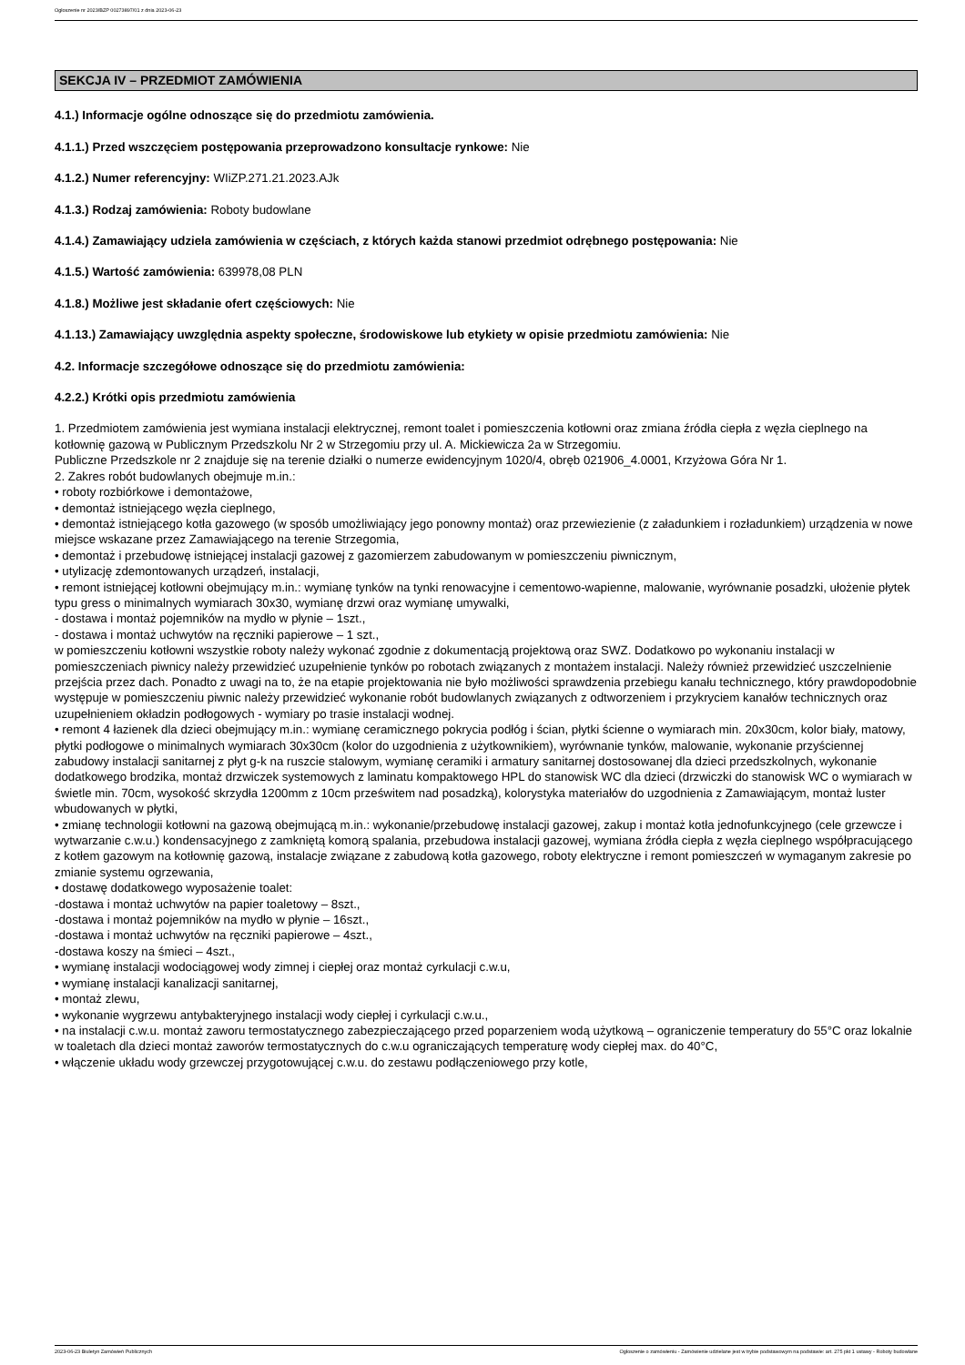Ogłoszenie nr 2023/BZP 00273897/01 z dnia 2023-06-23
SEKCJA IV – PRZEDMIOT ZAMÓWIENIA
4.1.) Informacje ogólne odnoszące się do przedmiotu zamówienia.
4.1.1.) Przed wszczęciem postępowania przeprowadzono konsultacje rynkowe: Nie
4.1.2.) Numer referencyjny: WIiZP.271.21.2023.AJk
4.1.3.) Rodzaj zamówienia: Roboty budowlane
4.1.4.) Zamawiający udziela zamówienia w częściach, z których każda stanowi przedmiot odrębnego postępowania: Nie
4.1.5.) Wartość zamówienia: 639978,08 PLN
4.1.8.) Możliwe jest składanie ofert częściowych: Nie
4.1.13.) Zamawiający uwzględnia aspekty społeczne, środowiskowe lub etykiety w opisie przedmiotu zamówienia: Nie
4.2. Informacje szczegółowe odnoszące się do przedmiotu zamówienia:
4.2.2.) Krótki opis przedmiotu zamówienia
1. Przedmiotem zamówienia jest wymiana instalacji elektrycznej, remont toalet i pomieszczenia kotłowni oraz zmiana źródła ciepła z węzła cieplnego na kotłownię gazową w Publicznym Przedszkolu Nr 2 w Strzegomiu przy ul. A. Mickiewicza 2a w Strzegomiu.
Publiczne Przedszkole nr 2 znajduje się na terenie działki o numerze ewidencyjnym 1020/4, obręb 021906_4.0001, Krzyżowa Góra Nr 1.
2. Zakres robót budowlanych obejmuje m.in.:
• roboty rozbiórkowe i demontażowe,
• demontaż istniejącego węzła cieplnego,
• demontaż istniejącego kotła gazowego (w sposób umożliwiający jego ponowny montaż) oraz przewiezienie (z załadunkiem i rozładunkiem) urządzenia w nowe miejsce wskazane przez Zamawiającego na terenie Strzegomia,
• demontaż i przebudowę istniejącej instalacji gazowej z gazomierzem zabudowanym w pomieszczeniu piwnicznym,
• utylizację zdemontowanych urządzeń, instalacji,
• remont istniejącej kotłowni obejmujący m.in.: wymianę tynków na tynki renowacyjne i cementowo-wapienne, malowanie, wyrównanie posadzki, ułożenie płytek typu gress o minimalnych wymiarach 30x30, wymianę drzwi oraz wymianę umywalki,
- dostawa i montaż pojemników na mydło w płynie – 1szt.,
- dostawa i montaż uchwytów na ręczniki papierowe – 1 szt.,
w pomieszczeniu kotłowni wszystkie roboty należy wykonać zgodnie z dokumentacją projektową oraz SWZ. Dodatkowo po wykonaniu instalacji w pomieszczeniach piwnicy należy przewidzieć uzupełnienie tynków po robotach związanych z montażem instalacji. Należy również przewidzieć uszczelnienie przejścia przez dach. Ponadto z uwagi na to, że na etapie projektowania nie było możliwości sprawdzenia przebiegu kanału technicznego, który prawdopodobnie występuje w pomieszczeniu piwnic należy przewidzieć wykonanie robót budowlanych związanych z odtworzeniem i przykryciem kanałów technicznych oraz uzupełnieniem okładzin podłogowych - wymiary po trasie instalacji wodnej.
• remont 4 łazienek dla dzieci obejmujący m.in.: wymianę ceramicznego pokrycia podłóg i ścian, płytki ścienne o wymiarach min. 20x30cm, kolor biały, matowy, płytki podłogowe o minimalnych wymiarach 30x30cm (kolor do uzgodnienia z użytkownikiem), wyrównanie tynków, malowanie, wykonanie przyściennej zabudowy instalacji sanitarnej z płyt g-k na ruszcie stalowym, wymianę ceramiki i armatury sanitarnej dostosowanej dla dzieci przedszkolnych, wykonanie dodatkowego brodzika, montaż drzwiczek systemowych z laminatu kompaktowego HPL do stanowisk WC dla dzieci (drzwiczki do stanowisk WC o wymiarach w świetle min. 70cm, wysokość skrzydła 1200mm z 10cm prześwitem nad posadzką), kolorystyka materiałów do uzgodnienia z Zamawiającym, montaż luster wbudowanych w płytki,
• zmianę technologii kotłowni na gazową obejmującą m.in.: wykonanie/przebudowę instalacji gazowej, zakup i montaż kotła jednofunkcyjnego (cele grzewcze i wytwarzanie c.w.u.) kondensacyjnego z zamkniętą komorą spalania, przebudowa instalacji gazowej, wymiana źródła ciepła z węzła cieplnego współpracującego z kotłem gazowym na kotłownię gazową, instalacje związane z zabudową kotła gazowego, roboty elektryczne i remont pomieszczeń w wymaganym zakresie po zmianie systemu ogrzewania,
• dostawę dodatkowego wyposażenie toalet:
-dostawa i montaż uchwytów na papier toaletowy – 8szt.,
-dostawa i montaż pojemników na mydło w płynie – 16szt.,
-dostawa i montaż uchwytów na ręczniki papierowe – 4szt.,
-dostawa koszy na śmieci – 4szt.,
• wymianę instalacji wodociągowej wody zimnej i ciepłej oraz montaż cyrkulacji c.w.u,
• wymianę instalacji kanalizacji sanitarnej,
• montaż zlewu,
• wykonanie wygrzewu antybakteryjnego instalacji wody ciepłej i cyrkulacji c.w.u.,
• na instalacji c.w.u. montaż zaworu termostatycznego zabezpieczającego przed poparzeniem wodą użytkową – ograniczenie temperatury do 55°C oraz lokalnie w toaletach dla dzieci montaż zaworów termostatycznych do c.w.u ograniczających temperaturę wody ciepłej max. do 40°C,
• włączenie układu wody grzewczej przygotowującej c.w.u. do zestawu podłączeniowego przy kotle,
2023-06-23 Biuletyn Zamówień Publicznych Ogłoszenie o zamówieniu - Zamówienie udzielane jest w trybie podstawowym na podstawie: art. 275 pkt 1 ustawy - Roboty budowlane